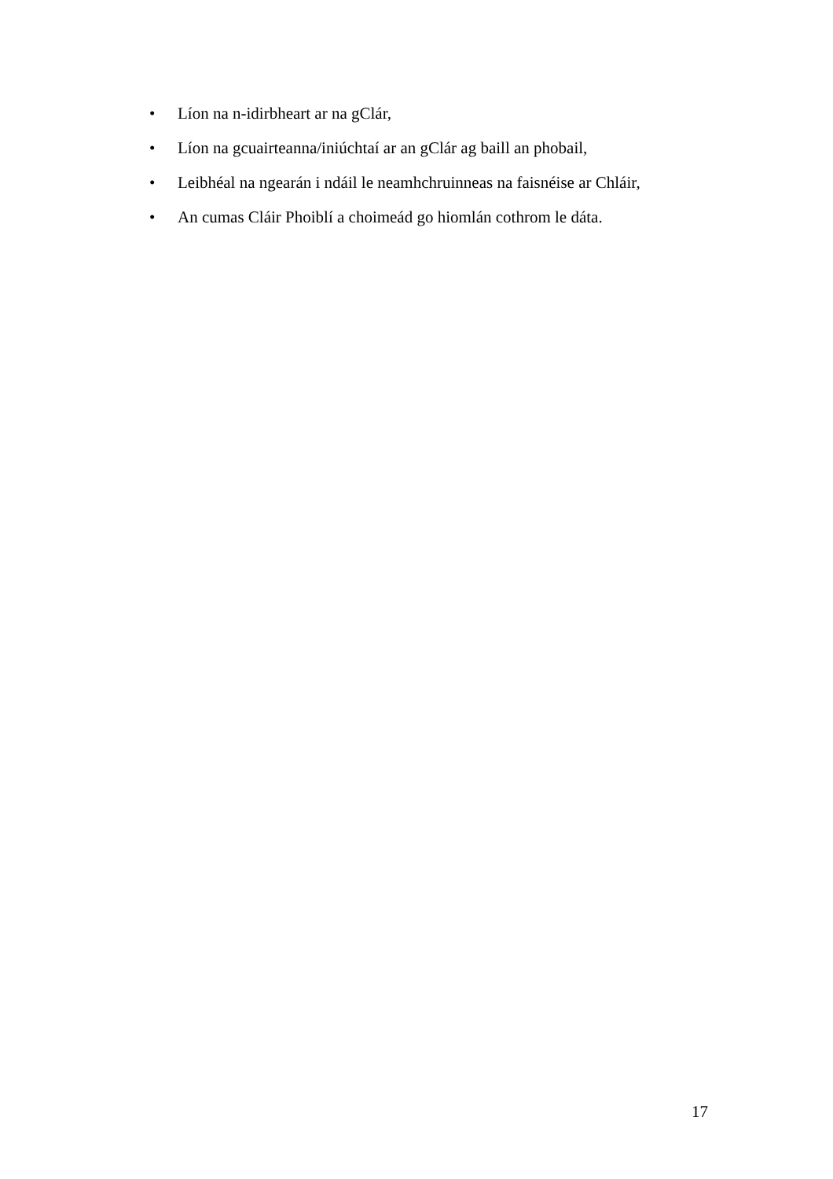• Líon na n-idirbheart ar na gClár,
• Líon na gcuairteanna/iniúchtaí ar an gClár ag baill an phobail,
• Leibhéal na ngearán i ndáil le neamhchruinneas na faisnéise ar Chláir,
• An cumas Cláir Phoiblí a choimeád go hiomlán cothrom le dáta.
17